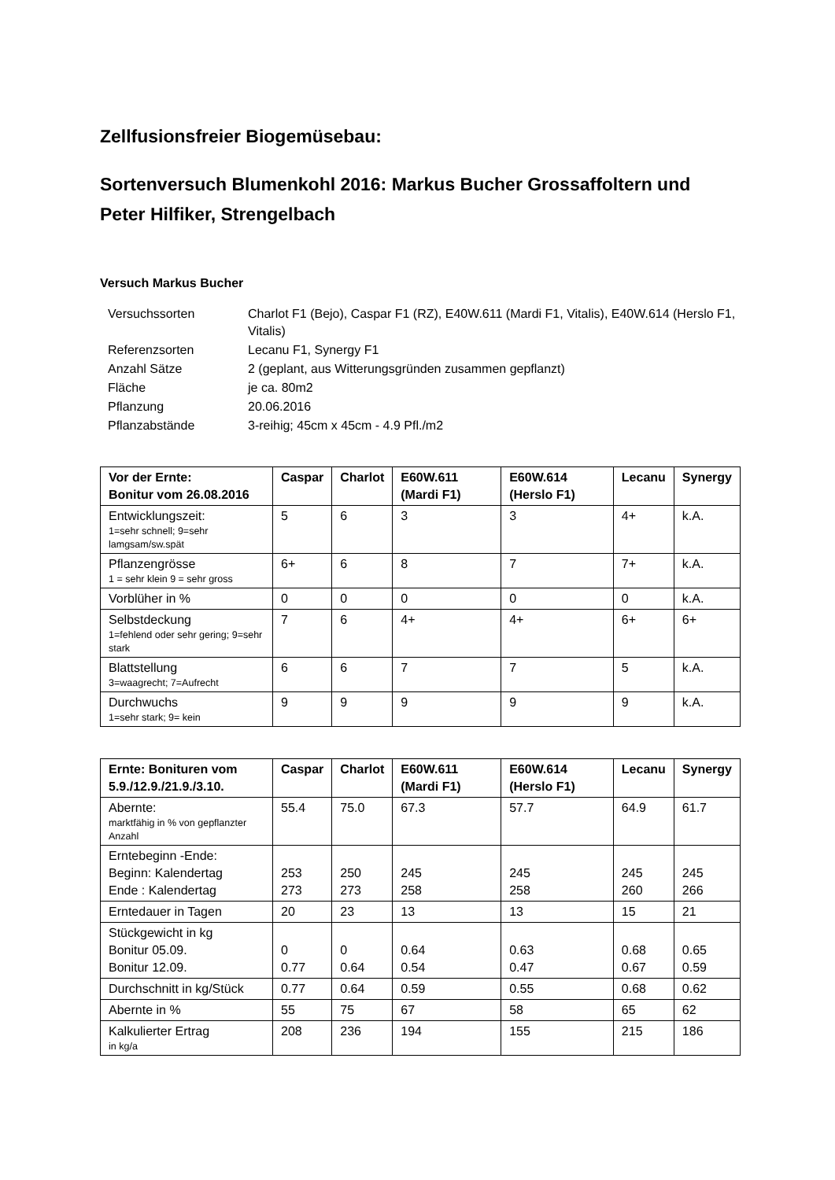Zellfusionsfreier Biogemüsebau:
Sortenversuch Blumenkohl 2016: Markus Bucher Grossaffoltern und Peter Hilfiker, Strengelbach
Versuch Markus Bucher
| Versuchssorten | Charlot F1 (Bejo), Caspar F1 (RZ), E40W.611 (Mardi F1, Vitalis), E40W.614 (Herslo F1, Vitalis) |
| Referenzsorten | Lecanu F1, Synergy F1 |
| Anzahl Sätze | 2 (geplant, aus Witterungsgründen zusammen gepflanzt) |
| Fläche | je ca. 80m2 |
| Pflanzung | 20.06.2016 |
| Pflanzabstände | 3-reihig; 45cm x 45cm - 4.9 Pfl./m2 |
| Vor der Ernte: Bonitur vom 26.08.2016 | Caspar | Charlot | E60W.611 (Mardi F1) | E60W.614 (Herslo F1) | Lecanu | Synergy |
| --- | --- | --- | --- | --- | --- | --- |
| Entwicklungszeit: 1=sehr schnell; 9=sehr lamgsam/sw.spät | 5 | 6 | 3 | 3 | 4+ | k.A. |
| Pflanzengrösse 1 = sehr klein 9 = sehr gross | 6+ | 6 | 8 | 7 | 7+ | k.A. |
| Vorblüher in % | 0 | 0 | 0 | 0 | 0 | k.A. |
| Selbstdeckung 1=fehlend oder sehr gering; 9=sehr stark | 7 | 6 | 4+ | 4+ | 6+ | 6+ |
| Blattstellung 3=waagrecht; 7=Aufrecht | 6 | 6 | 7 | 7 | 5 | k.A. |
| Durchwuchs 1=sehr stark; 9= kein | 9 | 9 | 9 | 9 | 9 | k.A. |
| Ernte: Bonituren vom 5.9./12.9./21.9./3.10. | Caspar | Charlot | E60W.611 (Mardi F1) | E60W.614 (Herslo F1) | Lecanu | Synergy |
| --- | --- | --- | --- | --- | --- | --- |
| Aberntе: marktfähig in % von gepflanzter Anzahl | 55.4 | 75.0 | 67.3 | 57.7 | 64.9 | 61.7 |
| Erntebeginn -Ende: Beginn: Kalendertag Ende : Kalendertag | 253 273 | 250 273 | 245 258 | 245 258 | 245 260 | 245 266 |
| Erntedauer in Tagen | 20 | 23 | 13 | 13 | 15 | 21 |
| Stückgewicht in kg Bonitur 05.09. Bonitur 12.09. | 0 0.77 | 0 0.64 | 0.64 0.54 | 0.63 0.47 | 0.68 0.67 | 0.65 0.59 |
| Durchschnitt in kg/Stück | 0.77 | 0.64 | 0.59 | 0.55 | 0.68 | 0.62 |
| Abernte in % | 55 | 75 | 67 | 58 | 65 | 62 |
| Kalkulierter Ertrag in kg/a | 208 | 236 | 194 | 155 | 215 | 186 |